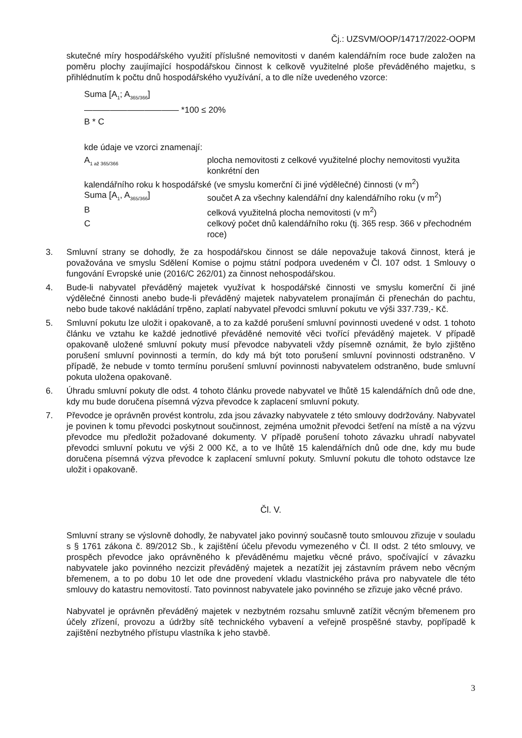Čj.: UZSVM/OOP/14717/2022-OOPM
skutečné míry hospodářského využití příslušné nemovitosti v daném kalendářním roce bude založen na poměru plochy zaujímající hospodářskou činnost k celkově využitelné ploše převáděného majetku, s přihlédnutím k počtu dnů hospodářského využívání, a to dle níže uvedeného vzorce:
Suma [A<sub>1</sub>; A<sub>365/366</sub>]
——————————— *100 ≤ 20%
B * C
kde údaje ve vzorci znamenají:
A<sub>1 až 365/366</sub>
plocha nemovitosti z celkové využitelné plochy nemovitosti využita konkrétní den
kalendářního roku k hospodářské (ve smyslu komerční či jiné výdělečné) činnosti (v m<sup>2</sup>)
Suma [A<sub>1</sub>, A<sub>365/366</sub>]
součet A za všechny kalendářní dny kalendářního roku (v m<sup>2</sup>)
B
celková využitelná plocha nemovitosti (v m<sup>2</sup>)
C
celkový počet dnů kalendářního roku (tj. 365 resp. 366 v přechodném roce)
3. Smluvní strany se dohodly, že za hospodářskou činnost se dále nepovažuje taková činnost, která je považována ve smyslu Sdělení Komise o pojmu státní podpora uvedeném v Čl. 107 odst. 1 Smlouvy o fungování Evropské unie (2016/C 262/01) za činnost nehospodářskou.
4. Bude-li nabyvatel převáděný majetek využívat k hospodářské činnosti ve smyslu komerční či jiné výdělečné činnosti anebo bude-li převáděný majetek nabyvatelem pronajímán či přenechán do pachtu, nebo bude takové nakládání trpěno, zaplatí nabyvatel převodci smluvní pokutu ve výši 337.739,- Kč.
5. Smluvní pokutu lze uložit i opakovaně, a to za každé porušení smluvní povinnosti uvedené v odst. 1 tohoto článku ve vztahu ke každé jednotlivé převáděné nemovité věci tvořící převáděný majetek. V případě opakovaně uložené smluvní pokuty musí převodce nabyvateli vždy písemně oznámit, že bylo zjištěno porušení smluvní povinnosti a termín, do kdy má být toto porušení smluvní povinnosti odstraněno. V případě, že nebude v tomto termínu porušení smluvní povinnosti nabyvatelem odstraněno, bude smluvní pokuta uložena opakovaně.
6. Úhradu smluvní pokuty dle odst. 4 tohoto článku provede nabyvatel ve lhůtě 15 kalendářních dnů ode dne, kdy mu bude doručena písemná výzva převodce k zaplacení smluvní pokuty.
7. Převodce je oprávněn provést kontrolu, zda jsou závazky nabyvatele z této smlouvy dodržovány. Nabyvatel je povinen k tomu převodci poskytnout součinnost, zejména umožnit převodci šetření na místě a na výzvu převodce mu předložit požadované dokumenty. V případě porušení tohoto závazku uhradí nabyvatel převodci smluvní pokutu ve výši 2 000 Kč, a to ve lhůtě 15 kalendářních dnů ode dne, kdy mu bude doručena písemná výzva převodce k zaplacení smluvní pokuty. Smluvní pokutu dle tohoto odstavce lze uložit i opakovaně.
Čl. V.
Smluvní strany se výslovně dohodly, že nabyvatel jako povinný současně touto smlouvou zřizuje v souladu s § 1761 zákona č. 89/2012 Sb., k zajištění účelu převodu vymezeného v Čl. II odst. 2 této smlouvy, ve prospěch převodce jako oprávněného k převáděnému majetku věcné právo, spočívající v závazku nabyvatele jako povinného nezcizit převáděný majetek a nezatížit jej zástavním právem nebo věcným břemenem, a to po dobu 10 let ode dne provedení vkladu vlastnického práva pro nabyvatele dle této smlouvy do katastru nemovitostí. Tato povinnost nabyvatele jako povinného se zřizuje jako věcné právo.
Nabyvatel je oprávněn převáděný majetek v nezbytném rozsahu smluvně zatížit věcným břemenem pro účely zřízení, provozu a údržby sítě technického vybavení a veřejně prospěšné stavby, popřípadě k zajištění nezbytného přístupu vlastníka k jeho stavbě.
3